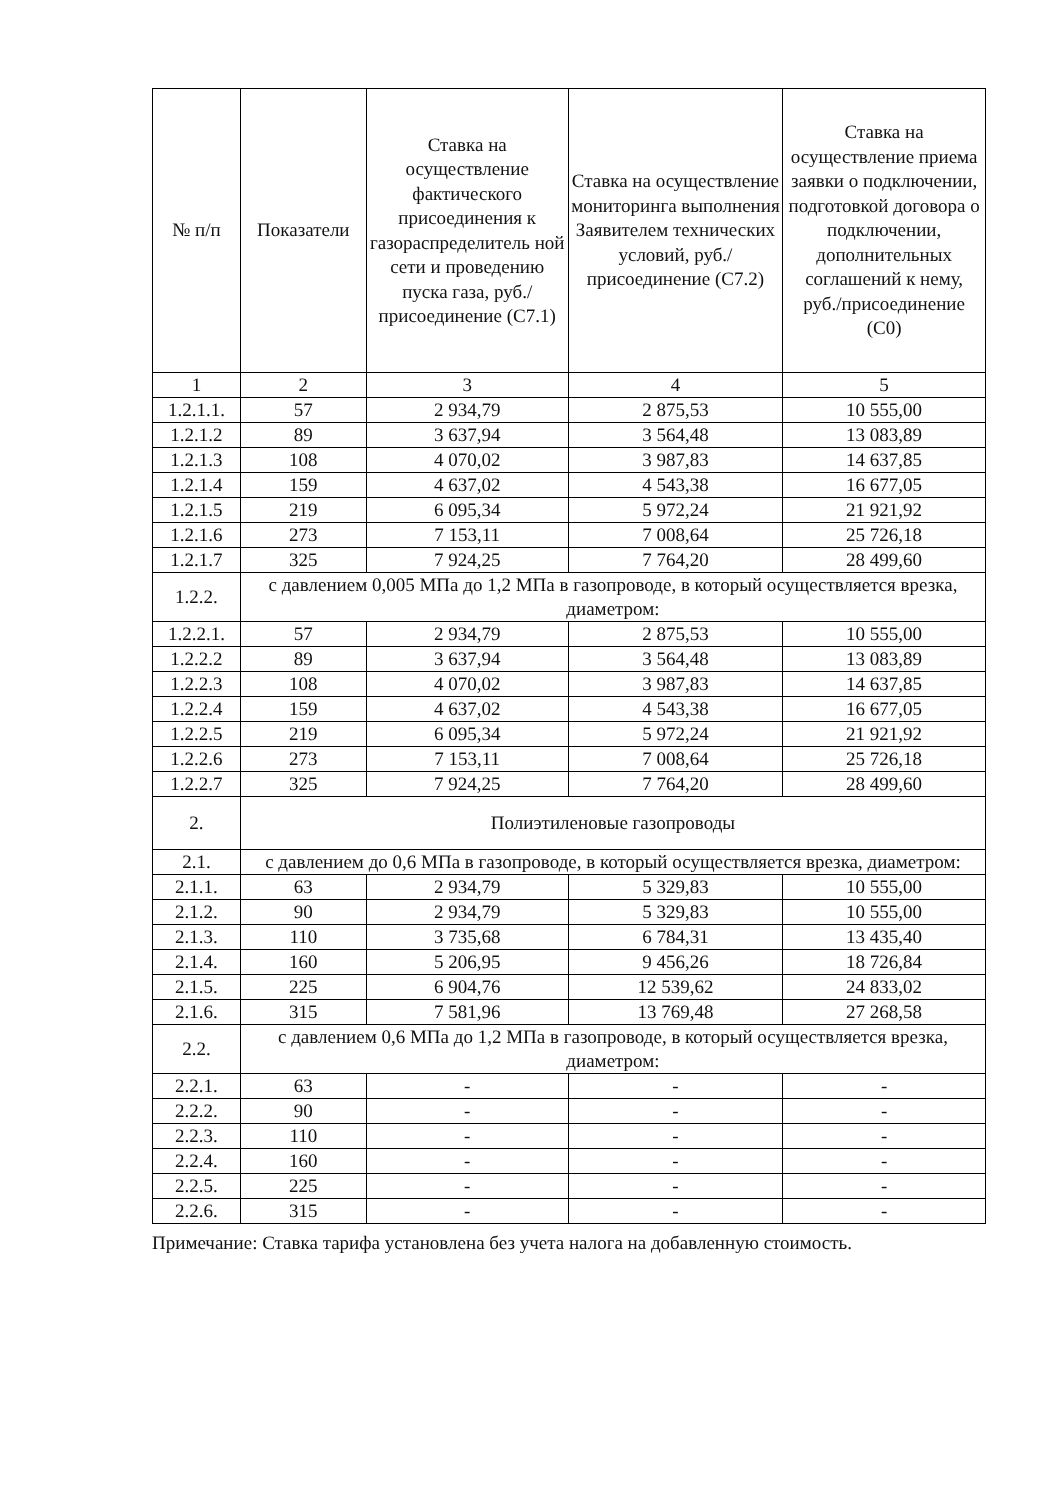| № п/п | Показатели | Ставка на осуществление фактического присоединения к газораспределитель ной сети и проведению пуска газа, руб./присоединение (С7.1) | Ставка на осуществление мониторинга выполнения Заявителем технических условий, руб./присоединение (С7.2) | Ставка на осуществление приема заявки о подключении, подготовкой договора о подключении, дополнительных соглашений к нему, руб./присоединение (С0) |
| --- | --- | --- | --- | --- |
| 1 | 2 | 3 | 4 | 5 |
| 1.2.1.1. | 57 | 2 934,79 | 2 875,53 | 10 555,00 |
| 1.2.1.2 | 89 | 3 637,94 | 3 564,48 | 13 083,89 |
| 1.2.1.3 | 108 | 4 070,02 | 3 987,83 | 14 637,85 |
| 1.2.1.4 | 159 | 4 637,02 | 4 543,38 | 16 677,05 |
| 1.2.1.5 | 219 | 6 095,34 | 5 972,24 | 21 921,92 |
| 1.2.1.6 | 273 | 7 153,11 | 7 008,64 | 25 726,18 |
| 1.2.1.7 | 325 | 7 924,25 | 7 764,20 | 28 499,60 |
| 1.2.2. | с давлением 0,005 МПа до 1,2 МПа в газопроводе, в который осуществляется врезка, диаметром: | | | |
| 1.2.2.1. | 57 | 2 934,79 | 2 875,53 | 10 555,00 |
| 1.2.2.2 | 89 | 3 637,94 | 3 564,48 | 13 083,89 |
| 1.2.2.3 | 108 | 4 070,02 | 3 987,83 | 14 637,85 |
| 1.2.2.4 | 159 | 4 637,02 | 4 543,38 | 16 677,05 |
| 1.2.2.5 | 219 | 6 095,34 | 5 972,24 | 21 921,92 |
| 1.2.2.6 | 273 | 7 153,11 | 7 008,64 | 25 726,18 |
| 1.2.2.7 | 325 | 7 924,25 | 7 764,20 | 28 499,60 |
| 2. | Полиэтиленовые газопроводы | | | |
| 2.1. | с давлением до 0,6 МПа в газопроводе, в который осуществляется врезка, диаметром: | | | |
| 2.1.1. | 63 | 2 934,79 | 5 329,83 | 10 555,00 |
| 2.1.2. | 90 | 2 934,79 | 5 329,83 | 10 555,00 |
| 2.1.3. | 110 | 3 735,68 | 6 784,31 | 13 435,40 |
| 2.1.4. | 160 | 5 206,95 | 9 456,26 | 18 726,84 |
| 2.1.5. | 225 | 6 904,76 | 12 539,62 | 24 833,02 |
| 2.1.6. | 315 | 7 581,96 | 13 769,48 | 27 268,58 |
| 2.2. | с давлением 0,6 МПа до 1,2 МПа в газопроводе, в который осуществляется врезка, диаметром: | | | |
| 2.2.1. | 63 | - | - | - |
| 2.2.2. | 90 | - | - | - |
| 2.2.3. | 110 | - | - | - |
| 2.2.4. | 160 | - | - | - |
| 2.2.5. | 225 | - | - | - |
| 2.2.6. | 315 | - | - | - |
Примечание: Ставка тарифа установлена без учета налога на добавленную стоимость.